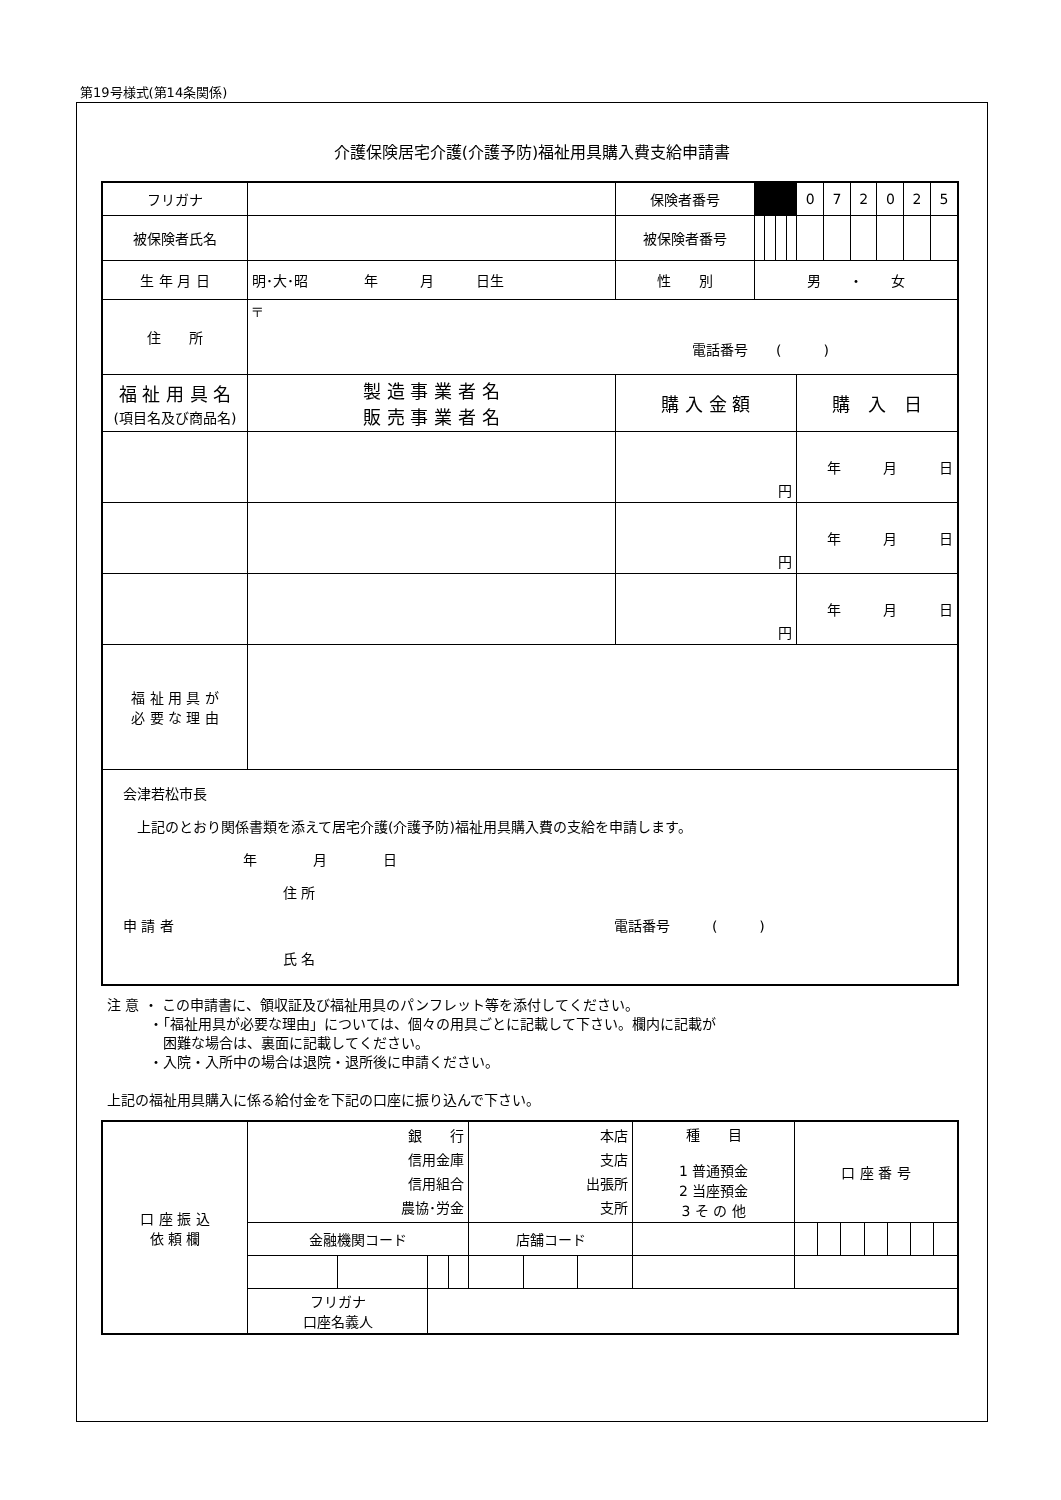第19号様式(第14条関係)
介護保険居宅介護(介護予防)福祉用具購入費支給申請書
| フリガナ | | 保険者番号 | | | | | 0 | 7 | 2 | 0 | 2 | 5 |
| 被保険者氏名 | | 被保険者番号 | | | | | | | | | | |
| 生 年 月 日 | 明･大･昭 年 月 日生 | 性 別 | 男 ・ 女 | | | | | | | | | |
| 住 所 | 〒 電話番号 ( ) | | | | | | | | | | | |
| 福 祉 用 具 名 (項目名及び商品名) | 製 造 事 業 者 名 販 売 事 業 者 名 | 購 入 金 額 | | | | | 購 入 日 | | | | | |
| | | 円 | | | | | 年 月 日 | | | | | |
| | | 円 | | | | | 年 月 日 | | | | | |
| | | 円 | | | | | 年 月 日 | | | | | |
| 福 祉 用 具 が 必 要 な 理 由 | | | | | | | | | | | | |
| 会津若松市長 上記のとおり関係書類を添えて居宅介護(介護予防)福祉用具購入費の支給を申請します。 年 月 日 住 所 申 請 者 電話番号 ( ) 氏 名 | | | | | | | | | | | | |
注 意 ・ この申請書に、領収証及び福祉用具のパンフレット等を添付してください。
　　　・「福祉用具が必要な理由」については、個々の用具ごとに記載して下さい。欄内に記載が
　　　　困難な場合は、裏面に記載してください。
　　　・入院・入所中の場合は退院・退所後に申請ください。
上記の福祉用具購入に係る給付金を下記の口座に振り込んで下さい。
| 口 座 振 込 依 頼 欄 | 銀 行 信用金庫 信用組合 農協･労金 | | | | 本店 支店 出張所 支所 | | | 種 目 1 普通預金 2 当座預金 3 そ の 他 | 口 座 番 号 | | | | | | |
| | 金融機関コード | | | | 店舗コード | | | | | | | | | | |
| | フリガナ 口座名義人 | | | | | | | | | | | | | | |